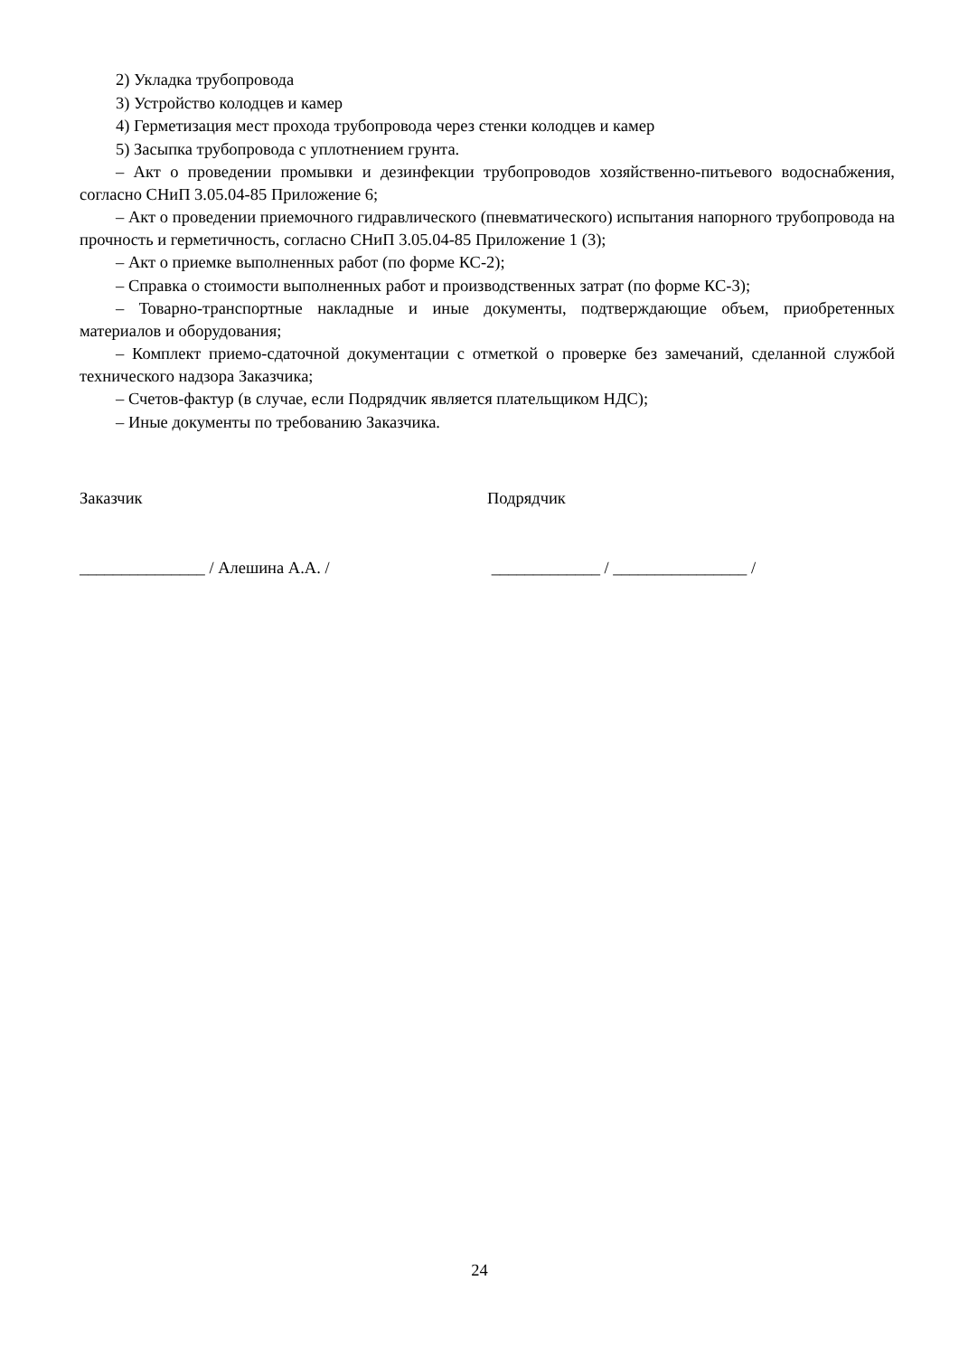2) Укладка трубопровода
3) Устройство колодцев и камер
4) Герметизация мест прохода трубопровода через стенки колодцев и камер
5) Засыпка трубопровода с уплотнением грунта.
– Акт о проведении промывки и дезинфекции трубопроводов хозяйственно-питьевого водоснабжения, согласно СНиП 3.05.04-85 Приложение 6;
– Акт о проведении приемочного гидравлического (пневматического) испытания напорного трубопровода на прочность и герметичность, согласно СНиП 3.05.04-85 Приложение 1 (3);
– Акт о приемке выполненных работ (по форме КС-2);
– Справка о стоимости выполненных работ и производственных затрат (по форме КС-3);
– Товарно-транспортные накладные и иные документы, подтверждающие объем, приобретенных материалов и оборудования;
– Комплект приемо-сдаточной документации с отметкой о проверке без замечаний, сделанной службой технического надзора Заказчика;
– Счетов-фактур (в случае, если Подрядчик является плательщиком НДС);
– Иные документы по требованию Заказчика.
Заказчик Подрядчик
_______________ / Алешина А.А. / _____________ / ________________ /
24